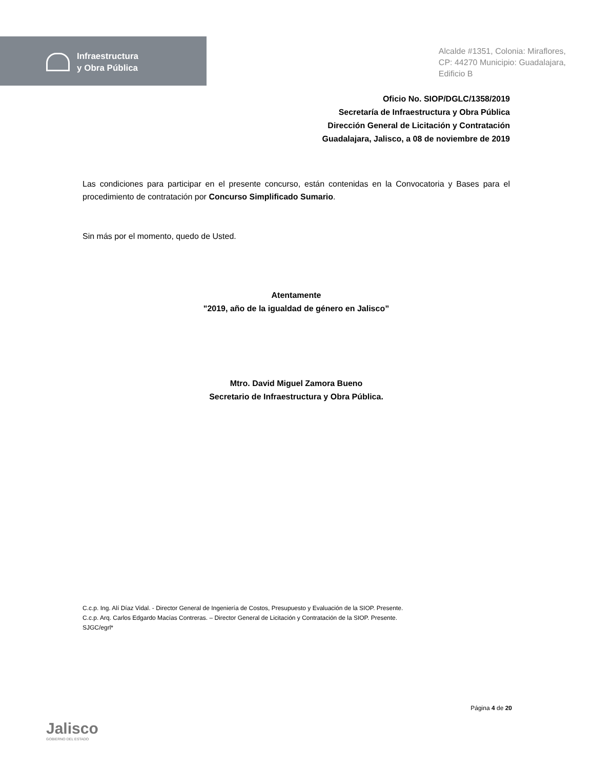Infraestructura
y Obra Pública
Alcalde #1351, Colonia: Miraflores,
CP: 44270 Municipio: Guadalajara,
Edificio B
Oficio No. SIOP/DGLC/1358/2019
Secretaría de Infraestructura y Obra Pública
Dirección General de Licitación y Contratación
Guadalajara, Jalisco, a 08 de noviembre de 2019
Las condiciones para participar en el presente concurso, están contenidas en la Convocatoria y Bases para el procedimiento de contratación por Concurso Simplificado Sumario.
Sin más por el momento, quedo de Usted.
Atentamente
"2019, año de la igualdad de género en Jalisco”
Mtro. David Miguel Zamora Bueno
Secretario de Infraestructura y Obra Pública.
C.c.p. Ing. Alí Díaz Vidal. - Director General de Ingeniería de Costos, Presupuesto y Evaluación de la SIOP. Presente.
C.c.p. Arq. Carlos Edgardo Macías Contreras. – Director General de Licitación y Contratación de la SIOP. Presente.
SJGC/egrl*
Jalisco
GOBIERNO DEL ESTADO
Página 4 de 20